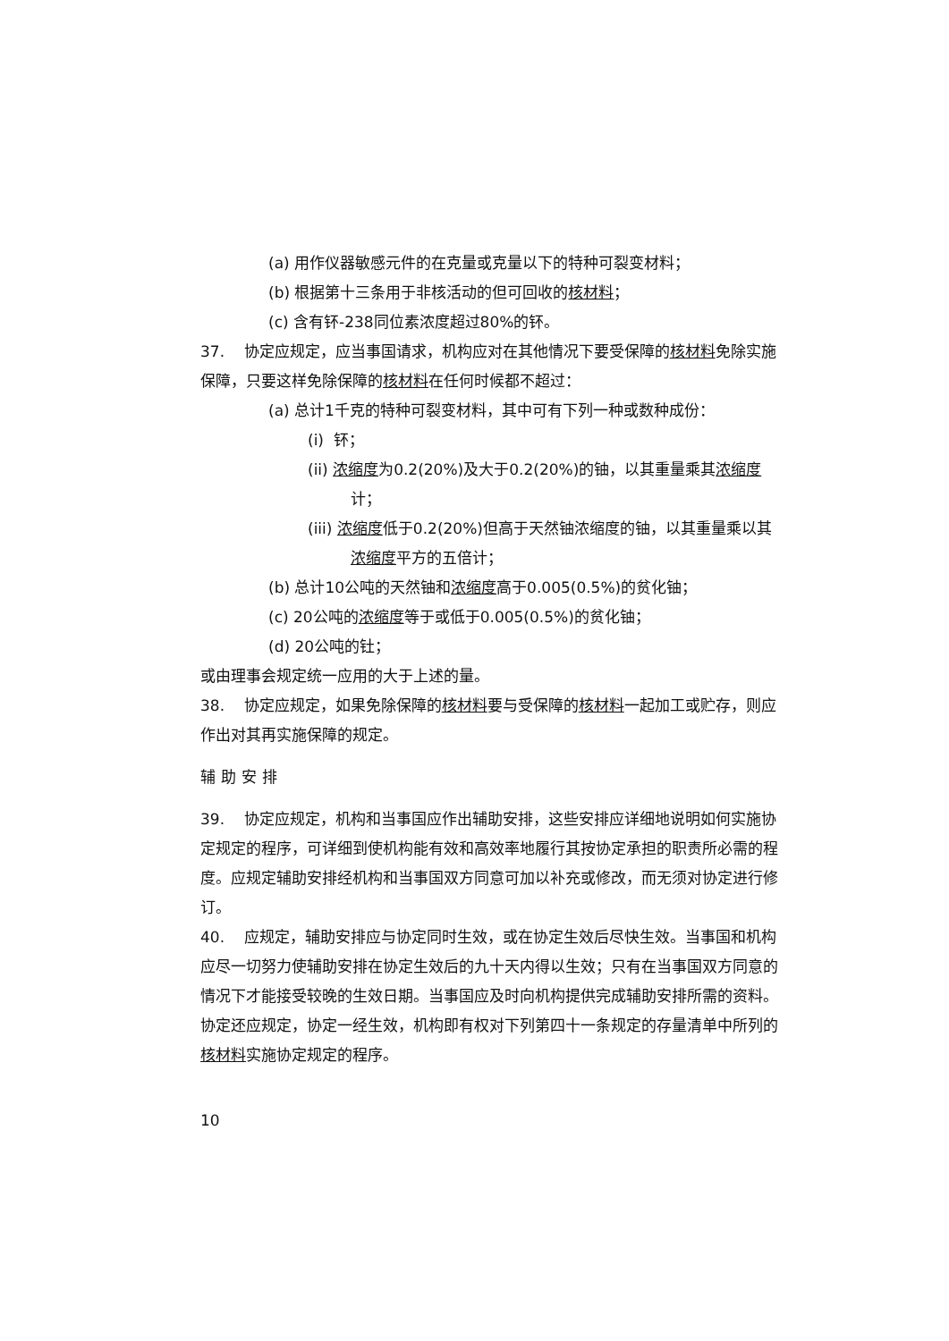(a) 用作仪器敏感元件的在克量或克量以下的特种可裂变材料；
(b) 根据第十三条用于非核活动的但可回收的核材料；
(c) 含有钚-238同位素浓度超过80%的钚。
37. 协定应规定，应当事国请求，机构应对在其他情况下要受保障的核材料免除实施保障，只要这样免除保障的核材料在任何时候都不超过：
(a) 总计1千克的特种可裂变材料，其中可有下列一种或数种成份：
(i) 钚；
(ii) 浓缩度为0.2(20%)及大于0.2(20%)的铀，以其重量乘其浓缩度计；
(iii) 浓缩度低于0.2(20%)但高于天然铀浓缩度的铀，以其重量乘以其浓缩度平方的五倍计；
(b) 总计10公吨的天然铀和浓缩度高于0.005(0.5%)的贫化铀；
(c) 20公吨的浓缩度等于或低于0.005(0.5%)的贫化铀；
(d) 20公吨的钍；
或由理事会规定统一应用的大于上述的量。
38. 协定应规定，如果免除保障的核材料要与受保障的核材料一起加工或贮存，则应作出对其再实施保障的规定。
辅助安排
39. 协定应规定，机构和当事国应作出辅助安排，这些安排应详细地说明如何实施协定规定的程序，可详细到使机构能有效和高效率地履行其按协定承担的职责所必需的程度。应规定辅助安排经机构和当事国双方同意可加以补充或修改，而无须对协定进行修订。
40. 应规定，辅助安排应与协定同时生效，或在协定生效后尽快生效。当事国和机构应尽一切努力使辅助安排在协定生效后的九十天内得以生效；只有在当事国双方同意的情况下才能接受较晚的生效日期。当事国应及时向机构提供完成辅助安排所需的资料。协定还应规定，协定一经生效，机构即有权对下列第四十一条规定的存量清单中所列的核材料实施协定规定的程序。
10